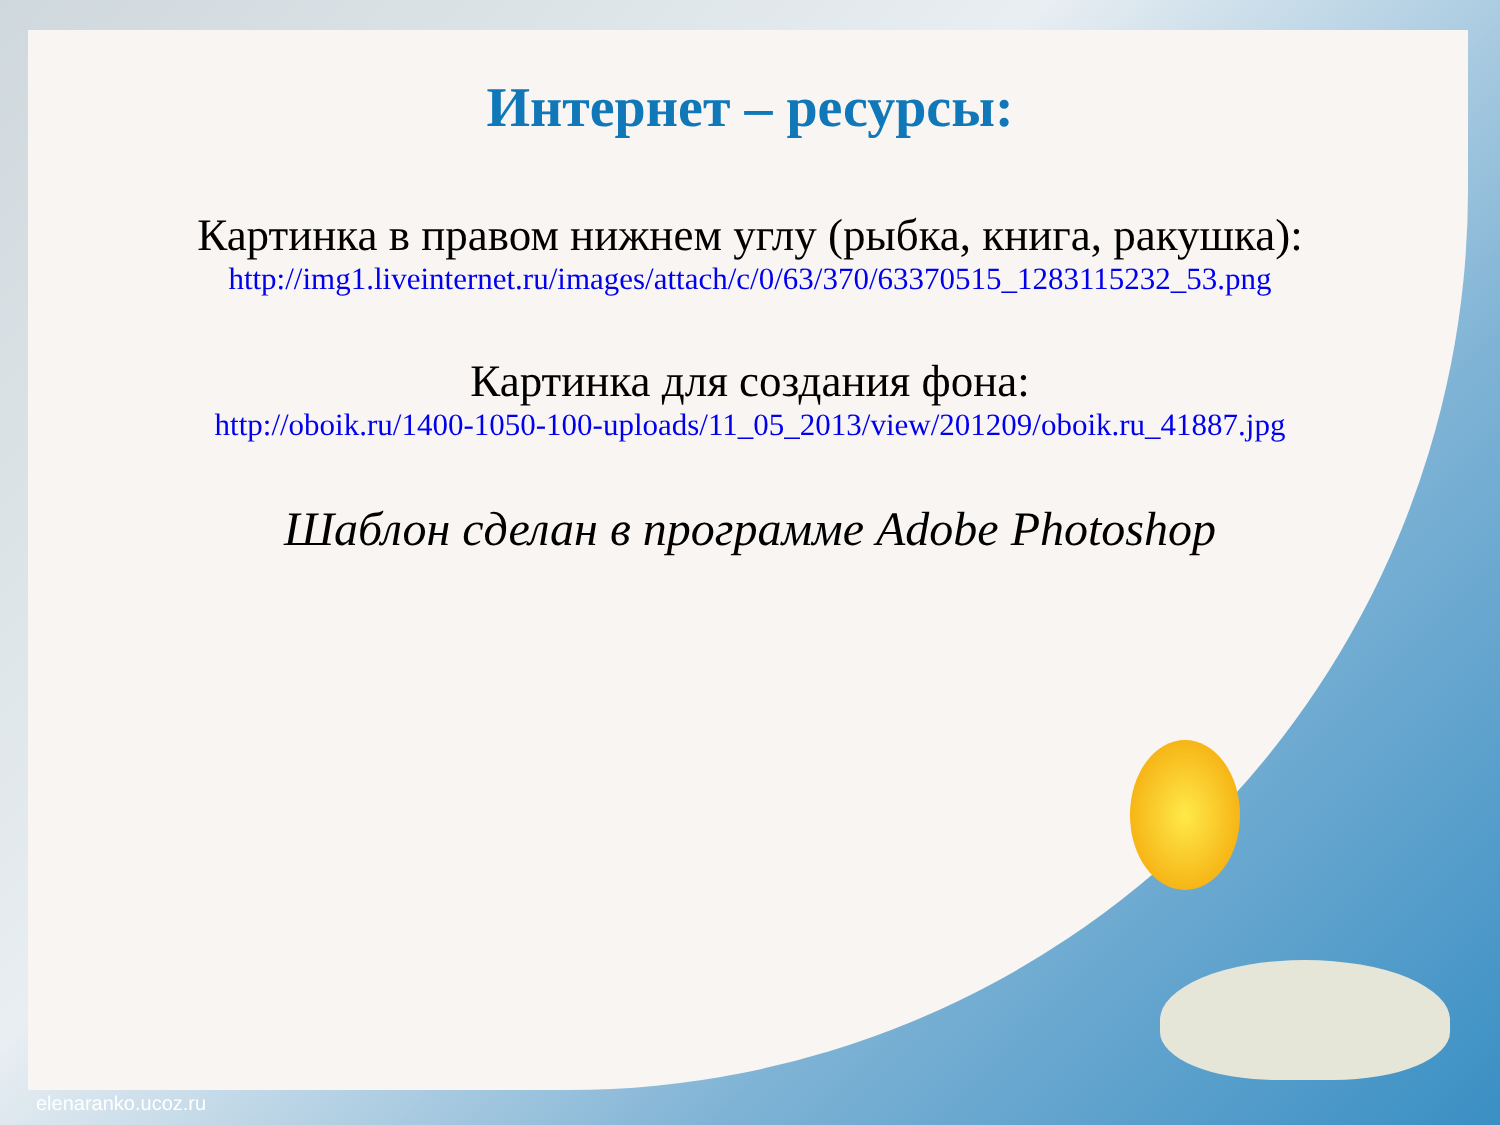Интернет – ресурсы:
Картинка в правом нижнем углу (рыбка, книга, ракушка):
http://img1.liveinternet.ru/images/attach/c/0/63/370/63370515_1283115232_53.png
Картинка для создания фона:
http://oboik.ru/1400-1050-100-uploads/11_05_2013/view/201209/oboik.ru_41887.jpg
Шаблон сделан в программе Adobe Photoshop
elenaranko.ucoz.ru